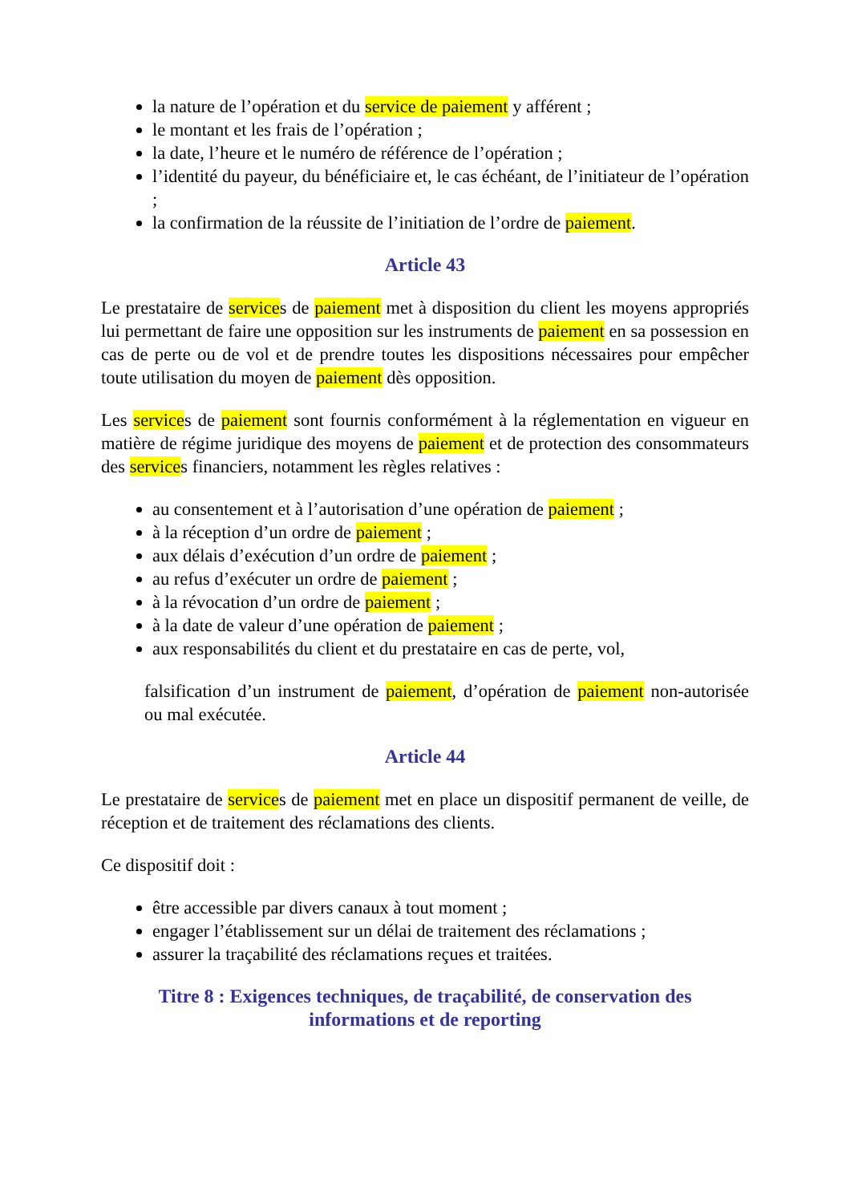la nature de l’opération et du service de paiement y afférent ;
le montant et les frais de l’opération ;
la date, l’heure et le numéro de référence de l’opération ;
l’identité du payeur, du bénéficiaire et, le cas échéant, de l’initiateur de l’opération ;
la confirmation de la réussite de l’initiation de l’ordre de paiement.
Article 43
Le prestataire de services de paiement met à disposition du client les moyens appropriés lui permettant de faire une opposition sur les instruments de paiement en sa possession en cas de perte ou de vol et de prendre toutes les dispositions nécessaires pour empêcher toute utilisation du moyen de paiement dès opposition.
Les services de paiement sont fournis conformément à la réglementation en vigueur en matière de régime juridique des moyens de paiement et de protection des consommateurs des services financiers, notamment les règles relatives :
au consentement et à l’autorisation d’une opération de paiement ;
à la réception d’un ordre de paiement ;
aux délais d’exécution d’un ordre de paiement ;
au refus d’exécuter un ordre de paiement ;
à la révocation d’un ordre de paiement ;
à la date de valeur d’une opération de paiement ;
aux responsabilités du client et du prestataire en cas de perte, vol,
falsification d’un instrument de paiement, d’opération de paiement non-autorisée ou mal exécutée.
Article 44
Le prestataire de services de paiement met en place un dispositif permanent de veille, de réception et de traitement des réclamations des clients.
Ce dispositif doit :
être accessible par divers canaux à tout moment ;
engager l’établissement sur un délai de traitement des réclamations ;
assurer la traçabilité des réclamations reçues et traitées.
Titre 8 : Exigences techniques, de traçabilité, de conservation des
informations et de reporting